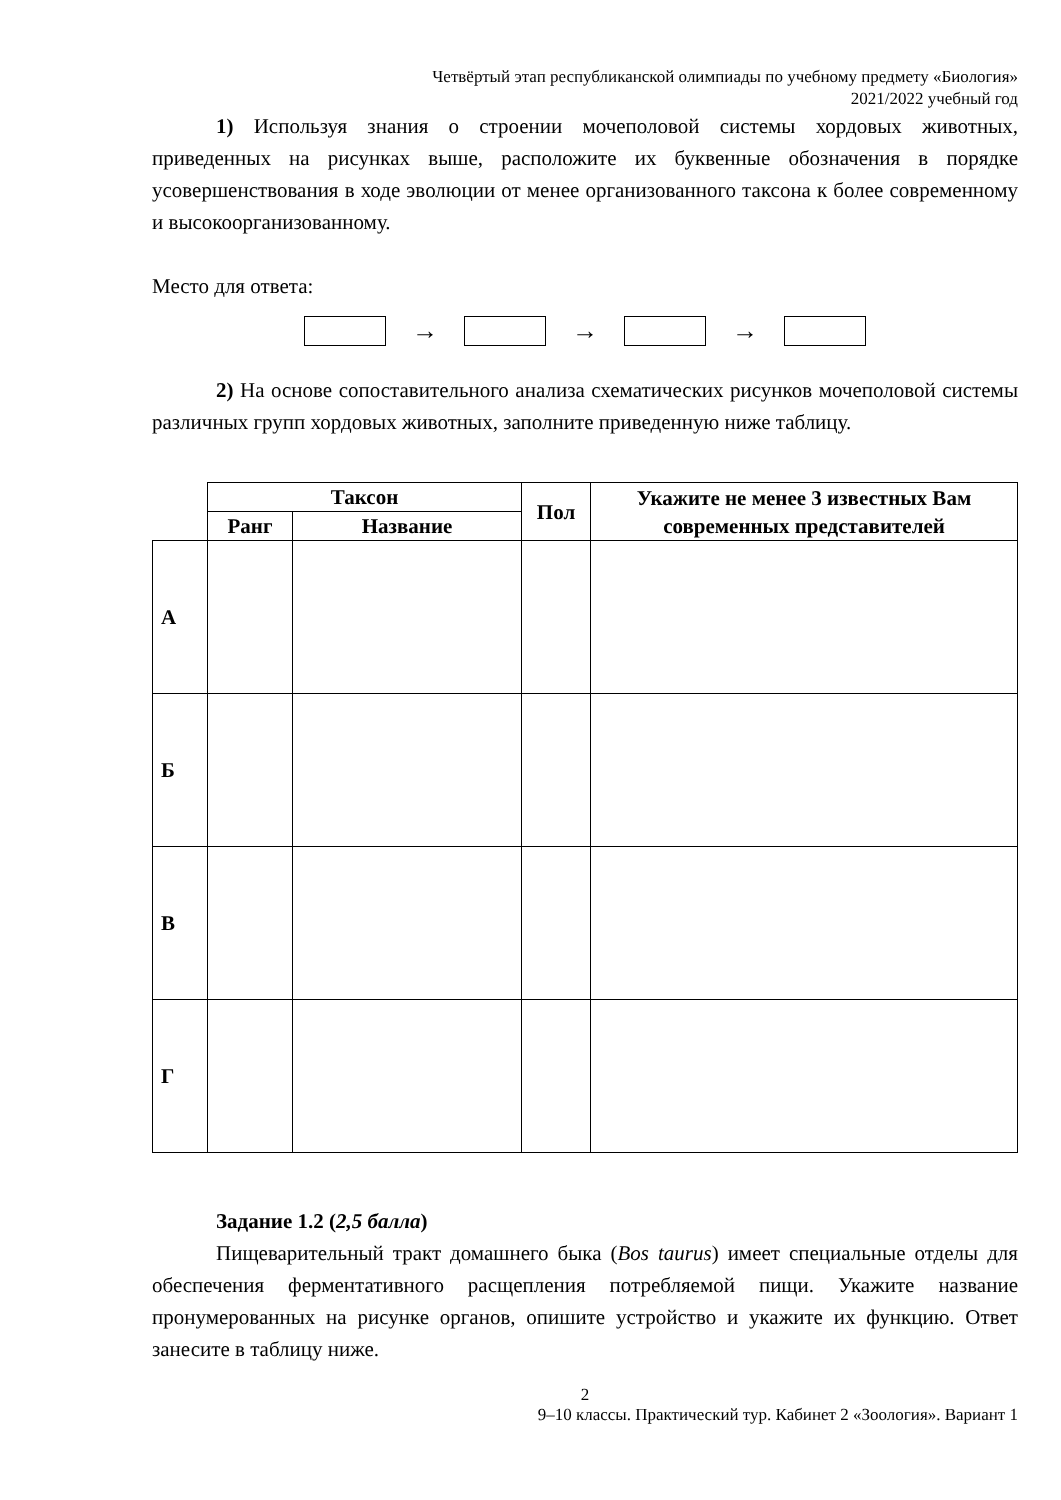Четвёртый этап республиканской олимпиады по учебному предмету «Биология»
2021/2022 учебный год
1) Используя знания о строении мочеполовой системы хордовых животных, приведенных на рисунках выше, расположите их буквенные обозначения в порядке усовершенствования в ходе эволюции от менее организованного таксона к более современному и высокоорганизованному.
Место для ответа:
→ → →
2) На основе сопоставительного анализа схематических рисунков мочеполовой системы различных групп хордовых животных, заполните приведенную ниже таблицу.
| | Таксон | | Пол | Укажите не менее 3 известных Вам современных представителей |
| | Ранг | Название | | |
| А | | | | |
| Б | | | | |
| В | | | | |
| Г | | | | |
Задание 1.2 (2,5 балла)
Пищеварительный тракт домашнего быка (Bos taurus) имеет специальные отделы для обеспечения ферментативного расщепления потребляемой пищи. Укажите название пронумерованных на рисунке органов, опишите устройство и укажите их функцию. Ответ занесите в таблицу ниже.
2
9–10 классы. Практический тур. Кабинет 2 «Зоология». Вариант 1